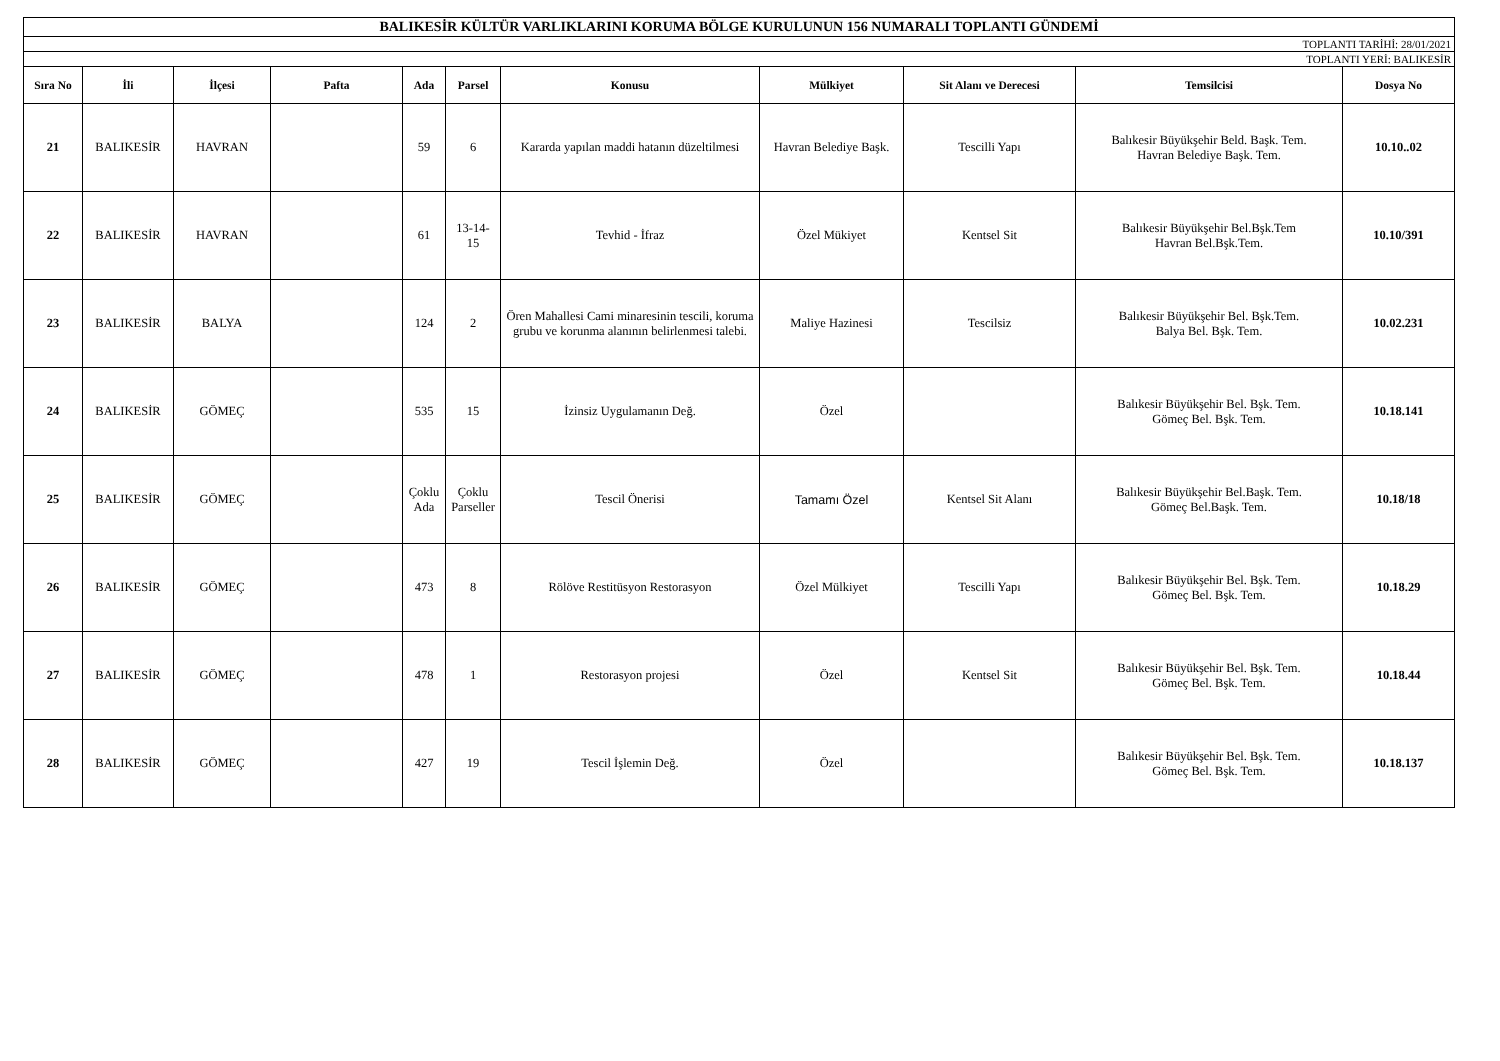| BALIKESİR KÜLTÜR VARLIKLARINI KORUMA BÖLGE KURULUNUN 156 NUMARALI TOPLANTI GÜNDEMİ | | | | | | | | | | |
| TOPLANTI TARİHİ: 28/01/2021 | | | | | | | | | | |
| TOPLANTI YERİ: BALIKESİR | | | | | | | | | | |
| Sıra No | İli | İlçesi | Pafta | Ada | Parsel | Konusu | Mülkiyet | Sit Alanı ve Derecesi | Temsilcisi | Dosya No |
| 21 | BALIKESİR | HAVRAN | | 59 | 6 | Kararda yapılan maddi hatanın düzeltilmesi | Havran Belediye Başk. | Tescilli Yapı | Balıkesir Büyükşehir Beld. Başk. Tem. Havran Belediye Başk. Tem. | 10.10..02 |
| 22 | BALIKESİR | HAVRAN | | 61 | 13-14- 15 | Tevhid - İfraz | Özel Mükiyet | Kentsel Sit | Balıkesir Büyükşehir Bel.Bşk.Tem Havran Bel.Bşk.Tem. | 10.10/391 |
| 23 | BALIKESİR | BALYA | | 124 | 2 | Ören Mahallesi Cami minaresinin tescili, koruma grubu ve korunma alanının belirlenmesi talebi. | Maliye Hazinesi | Tescilsiz | Balıkesir Büyükşehir Bel. Bşk.Tem. Balya Bel. Bşk. Tem. | 10.02.231 |
| 24 | BALIKESİR | GÖMEÇ | | 535 | 15 | İzinsiz Uygulamanın Değ. | Özel | | Balıkesir Büyükşehir Bel. Bşk. Tem. Gömeç Bel. Bşk. Tem. | 10.18.141 |
| 25 | BALIKESİR | GÖMEÇ | | Çoklu Ada | Çoklu Parseller | Tescil Önerisi | Tamamı Özel | Kentsel Sit Alanı | Balıkesir Büyükşehir Bel.Başk. Tem. Gömeç Bel.Başk. Tem. | 10.18/18 |
| 26 | BALIKESİR | GÖMEÇ | | 473 | 8 | Rölöve Restitüsyon Restorasyon | Özel Mülkiyet | Tescilli Yapı | Balıkesir Büyükşehir Bel. Bşk. Tem. Gömeç Bel. Bşk. Tem. | 10.18.29 |
| 27 | BALIKESİR | GÖMEÇ | | 478 | 1 | Restorasyon projesi | Özel | Kentsel Sit | Balıkesir Büyükşehir Bel. Bşk. Tem. Gömeç Bel. Bşk. Tem. | 10.18.44 |
| 28 | BALIKESİR | GÖMEÇ | | 427 | 19 | Tescil İşlemin Değ. | Özel | | Balıkesir Büyükşehir Bel. Bşk. Tem. Gömeç Bel. Bşk. Tem. | 10.18.137 |